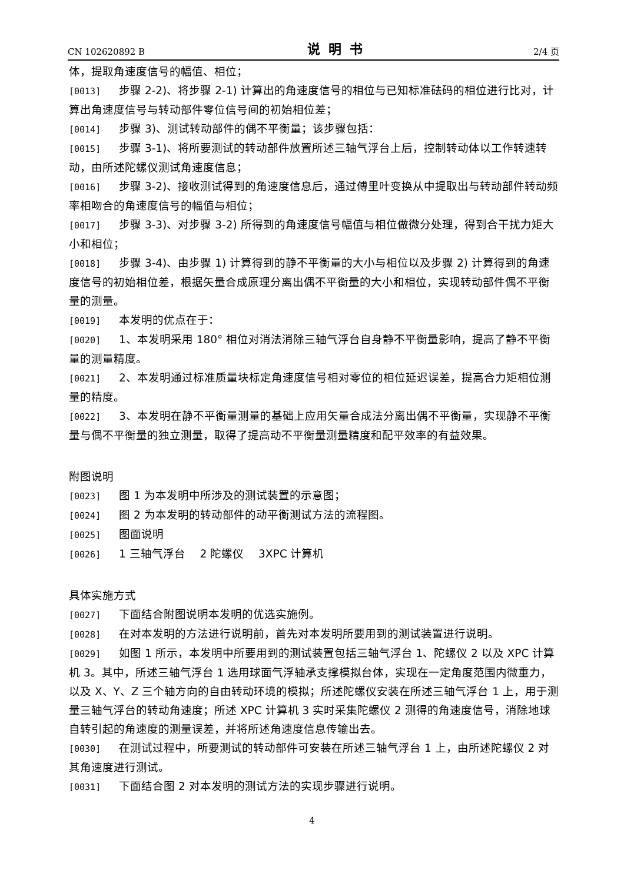CN 102620892 B 说明书 2/4 页
体，提取角速度信号的幅值、相位；
[0013] 步骤 2-2)、将步骤 2-1) 计算出的角速度信号的相位与已知标准砝码的相位进行比对，计算出角速度信号与转动部件零位信号间的初始相位差；
[0014] 步骤 3)、测试转动部件的偶不平衡量；该步骤包括：
[0015] 步骤 3-1)、将所要测试的转动部件放置所述三轴气浮台上后，控制转动体以工作转速转动，由所述陀螺仪测试角速度信息；
[0016] 步骤 3-2)、接收测试得到的角速度信息后，通过傅里叶变换从中提取出与转动部件转动频率相吻合的角速度信号的幅值与相位；
[0017] 步骤 3-3)、对步骤 3-2) 所得到的角速度信号幅值与相位做微分处理，得到合干扰力矩大小和相位；
[0018] 步骤 3-4)、由步骤 1) 计算得到的静不平衡量的大小与相位以及步骤 2) 计算得到的角速度信号的初始相位差，根据矢量合成原理分离出偶不平衡量的大小和相位，实现转动部件偶不平衡量的测量。
[0019] 本发明的优点在于：
[0020] 1、本发明采用 180° 相位对消法消除三轴气浮台自身静不平衡量影响，提高了静不平衡量的测量精度。
[0021] 2、本发明通过标准质量块标定角速度信号相对零位的相位延迟误差，提高合力矩相位测量的精度。
[0022] 3、本发明在静不平衡量测量的基础上应用矢量合成法分离出偶不平衡量，实现静不平衡量与偶不平衡量的独立测量，取得了提高动不平衡量测量精度和配平效率的有益效果。
附图说明
[0023] 图 1 为本发明中所涉及的测试装置的示意图；
[0024] 图 2 为本发明的转动部件的动平衡测试方法的流程图。
[0025] 图面说明
[0026] 1 三轴气浮台　 2 陀螺仪　 3XPC 计算机
具体实施方式
[0027] 下面结合附图说明本发明的优选实施例。
[0028] 在对本发明的方法进行说明前，首先对本发明所要用到的测试装置进行说明。
[0029] 如图 1 所示，本发明中所要用到的测试装置包括三轴气浮台 1、陀螺仪 2 以及 XPC 计算机 3。其中，所述三轴气浮台 1 选用球面气浮轴承支撑模拟台体，实现在一定角度范围内微重力，以及 X、Y、Z 三个轴方向的自由转动环境的模拟；所述陀螺仪安装在所述三轴气浮台 1 上，用于测量三轴气浮台的转动角速度；所述 XPC 计算机 3 实时采集陀螺仪 2 测得的角速度信号，消除地球自转引起的角速度的测量误差，并将所述角速度信息传输出去。
[0030] 在测试过程中，所要测试的转动部件可安装在所述三轴气浮台 1 上，由所述陀螺仪 2 对其角速度进行测试。
[0031] 下面结合图 2 对本发明的测试方法的实现步骤进行说明。
4